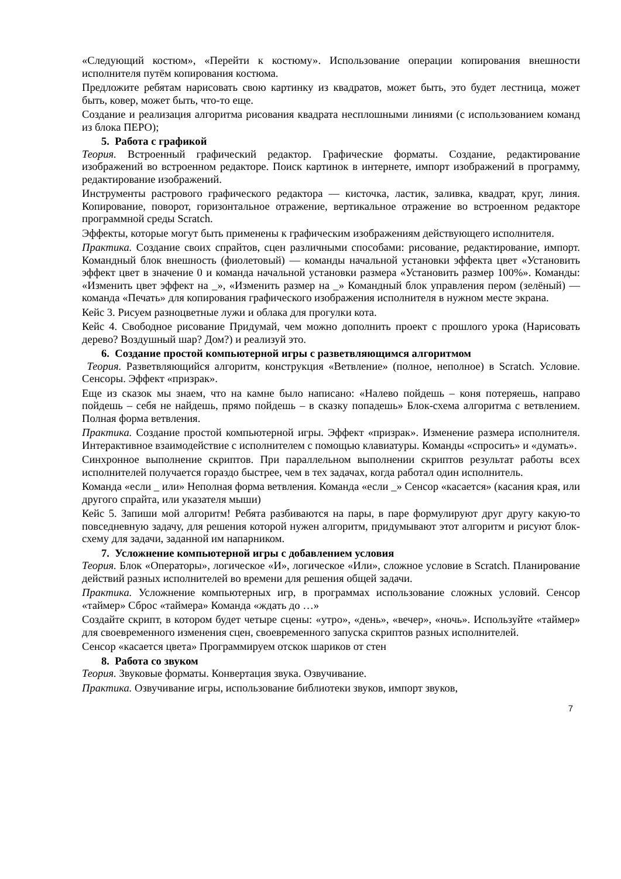«Следующий костюм», «Перейти к костюму». Использование операции копирования внешности исполнителя путём копирования костюма.
Предложите ребятам нарисовать свою картинку из квадратов, может быть, это будет лестница, может быть, ковер, может быть, что-то еще.
Создание и реализация алгоритма рисования квадрата несплошными линиями (с использованием команд из блока ПЕРО);
5. Работа с графикой
Теория. Встроенный графический редактор. Графические форматы. Создание, редактирование изображений во встроенном редакторе. Поиск картинок в интернете, импорт изображений в программу, редактирование изображений.
Инструменты растрового графического редактора — кисточка, ластик, заливка, квадрат, круг, линия. Копирование, поворот, горизонтальное отражение, вертикальное отражение во встроенном редакторе программной среды Scratch.
Эффекты, которые могут быть применены к графическим изображениям действующего исполнителя.
Практика. Создание своих спрайтов, сцен различными способами: рисование, редактирование, импорт. Командный блок внешность (фиолетовый) — команды начальной установки эффекта цвет «Установить эффект цвет в значение 0 и команда начальной установки размера «Установить размер 100%». Команды: «Изменить цвет эффект на _», «Изменить размер на _» Командный блок управления пером (зелёный) — команда «Печать» для копирования графического изображения исполнителя в нужном месте экрана.
Кейс 3. Рисуем разноцветные лужи и облака для прогулки кота.
Кейс 4. Свободное рисование Придумай, чем можно дополнить проект с прошлого урока (Нарисовать дерево? Воздушный шар? Дом?) и реализуй это.
6. Создание простой компьютерной игры с разветвляющимся алгоритмом
Теория. Разветвляющийся алгоритм, конструкция «Ветвление» (полное, неполное) в Scratch. Условие. Сенсоры. Эффект «призрак».
Еще из сказок мы знаем, что на камне было написано: «Налево пойдешь – коня потеряешь, направо пойдешь – себя не найдешь, прямо пойдешь – в сказку попадешь» Блок-схема алгоритма с ветвлением. Полная форма ветвления.
Практика. Создание простой компьютерной игры. Эффект «призрак». Изменение размера исполнителя. Интерактивное взаимодействие с исполнителем с помощью клавиатуры. Команды «спросить» и «думать».
Синхронное выполнение скриптов. При параллельном выполнении скриптов результат работы всех исполнителей получается гораздо быстрее, чем в тех задачах, когда работал один исполнитель.
Команда «если _ или» Неполная форма ветвления. Команда «если _» Сенсор «касается» (касания края, или другого спрайта, или указателя мыши)
Кейс 5. Запиши мой алгоритм! Ребята разбиваются на пары, в паре формулируют друг другу какую-то повседневную задачу, для решения которой нужен алгоритм, придумывают этот алгоритм и рисуют блок-схему для задачи, заданной им напарником.
7. Усложнение компьютерной игры с добавлением условия
Теория. Блок «Операторы», логическое «И», логическое «Или», сложное условие в Scratch. Планирование действий разных исполнителей во времени для решения общей задачи.
Практика. Усложнение компьютерных игр, в программах использование сложных условий. Сенсор «таймер» Сброс «таймера» Команда «ждать до …»
Создайте скрипт, в котором будет четыре сцены: «утро», «день», «вечер», «ночь». Используйте «таймер» для своевременного изменения сцен, своевременного запуска скриптов разных исполнителей.
Сенсор «касается цвета» Программируем отскок шариков от стен
8. Работа со звуком
Теория. Звуковые форматы. Конвертация звука. Озвучивание.
Практика. Озвучивание игры, использование библиотеки звуков, импорт звуков,
7